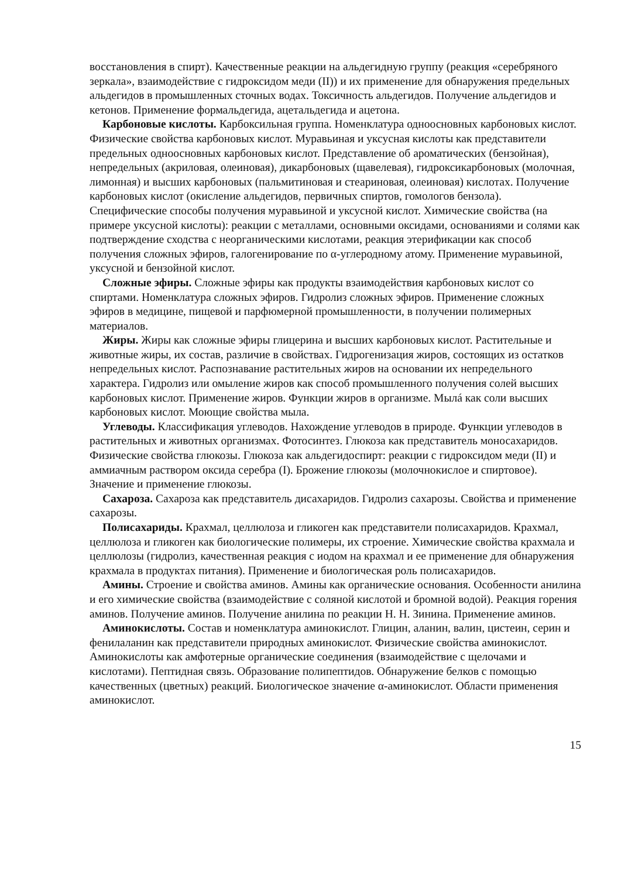восстановления в спирт). Качественные реакции на альдегидную группу (реакция «серебряного зеркала», взаимодействие с гидроксидом меди (II)) и их применение для обнаружения предельных альдегидов в промышленных сточных водах. Токсичность альдегидов. Получение альдегидов и кетонов. Применение формальдегида, ацетальдегида и ацетона.
Карбоновые кислоты. Карбоксильная группа. Номенклатура одноосновных карбоновых кислот. Физические свойства карбоновых кислот. Муравьиная и уксусная кислоты как представители предельных одноосновных карбоновых кислот. Представление об ароматических (бензойная), непредельных (акриловая, олеиновая), дикарбоновых (щавелевая), гидроксикарбоновых (молочная, лимонная) и высших карбоновых (пальмитиновая и стеариновая, олеиновая) кислотах. Получение карбоновых кислот (окисление альдегидов, первичных спиртов, гомологов бензола). Специфические способы получения муравьиной и уксусной кислот. Химические свойства (на примере уксусной кислоты): реакции с металлами, основными оксидами, основаниями и солями как подтверждение сходства с неорганическими кислотами, реакция этерификации как способ получения сложных эфиров, галогенирование по α-углеродному атому. Применение муравьиной, уксусной и бензойной кислот.
Сложные эфиры. Сложные эфиры как продукты взаимодействия карбоновых кислот со спиртами. Номенклатура сложных эфиров. Гидролиз сложных эфиров. Применение сложных эфиров в медицине, пищевой и парфюмерной промышленности, в получении полимерных материалов.
Жиры. Жиры как сложные эфиры глицерина и высших карбоновых кислот. Растительные и животные жиры, их состав, различие в свойствах. Гидрогенизация жиров, состоящих из остатков непредельных кислот. Распознавание растительных жиров на основании их непредельного характера. Гидролиз или омыление жиров как способ промышленного получения солей высших карбоновых кислот. Применение жиров. Функции жиров в организме. Мылá как соли высших карбоновых кислот. Моющие свойства мыла.
Углеводы. Классификация углеводов. Нахождение углеводов в природе. Функции углеводов в растительных и животных организмах. Фотосинтез. Глюкоза как представитель моносахаридов. Физические свойства глюкозы. Глюкоза как альдегидоспирт: реакции с гидроксидом меди (II) и аммиачным раствором оксида серебра (I). Брожение глюкозы (молочнокислое и спиртовое). Значение и применение глюкозы.
Сахароза. Сахароза как представитель дисахаридов. Гидролиз сахарозы. Свойства и применение сахарозы.
Полисахариды. Крахмал, целлюлоза и гликоген как представители полисахаридов. Крахмал, целлюлоза и гликоген как биологические полимеры, их строение. Химические свойства крахмала и целлюлозы (гидролиз, качественная реакция с иодом на крахмал и ее применение для обнаружения крахмала в продуктах питания). Применение и биологическая роль полисахаридов.
Амины. Строение и свойства аминов. Амины как органические основания. Особенности анилина и его химические свойства (взаимодействие с соляной кислотой и бромной водой). Реакция горения аминов. Получение аминов. Получение анилина по реакции Н. Н. Зинина. Применение аминов.
Аминокислоты. Состав и номенклатура аминокислот. Глицин, аланин, валин, цистеин, серин и фенилаланин как представители природных аминокислот. Физические свойства аминокислот. Аминокислоты как амфотерные органические соединения (взаимодействие с щелочами и кислотами). Пептидная связь. Образование полипептидов. Обнаружение белков с помощью качественных (цветных) реакций. Биологическое значение α-аминокислот. Области применения аминокислот.
15